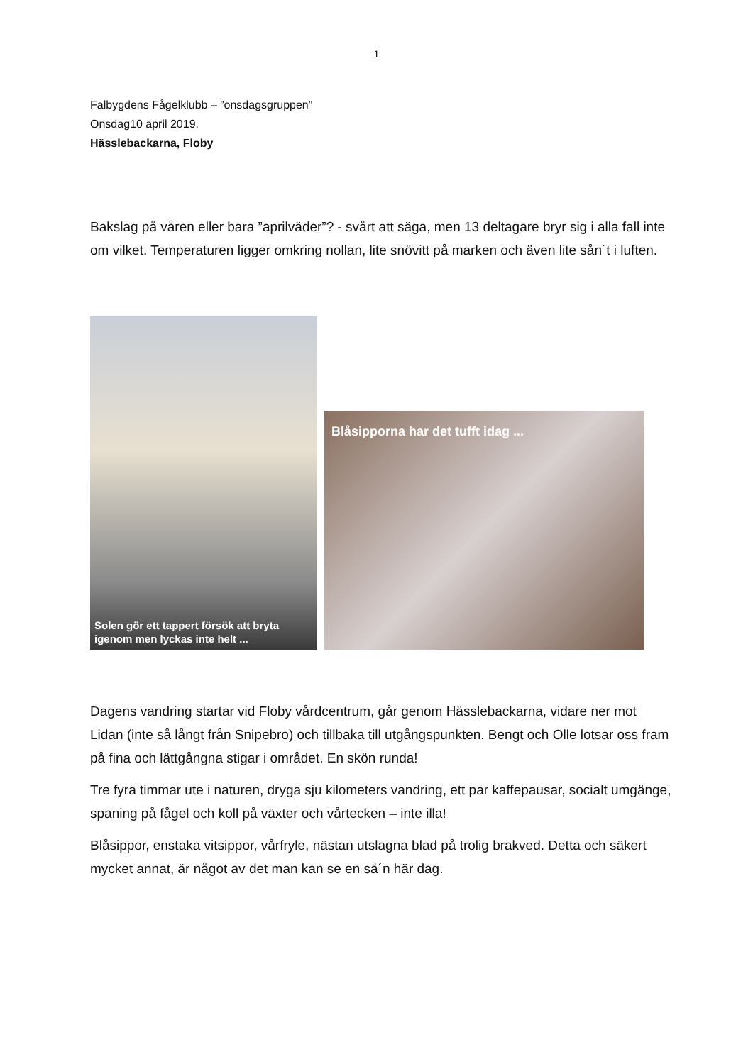1
Falbygdens Fågelklubb – ”onsdagsgruppen”
Onsdag10 april 2019.
Hässlebackarna, Floby
Bakslag på våren eller bara ”aprilväder”? - svårt att säga, men 13 deltagare bryr sig i alla fall inte om vilket. Temperaturen ligger omkring nollan, lite snövitt på marken och även lite sån´t i luften.
Solen gör ett tappert försök att bryta igenom men lyckas inte helt ...
Blåsipporna har det tufft idag ...
Dagens vandring startar vid Floby vårdcentrum, går genom Hässlebackarna, vidare ner mot Lidan (inte så långt från Snipebro) och tillbaka till utgångspunkten. Bengt och Olle lotsar oss fram på fina och lättgångna stigar i området. En skön runda!
Tre fyra timmar ute i naturen, dryga sju kilometers vandring, ett par kaffepausar, socialt umgänge, spaning på fågel och koll på växter och vårtecken – inte illa!
Blåsippor, enstaka vitsippor, vårfryle, nästan utslagna blad på trolig brakved. Detta och säkert mycket annat, är något av det man kan se en så´n här dag.